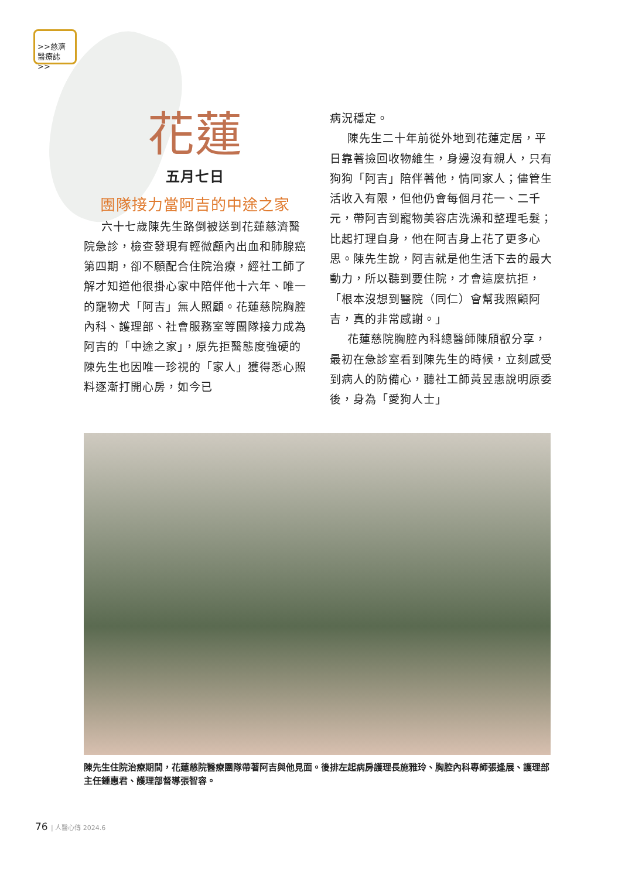>>慈濟
醫療誌>>
花蓮
五月七日
團隊接力當阿吉的中途之家
六十七歲陳先生路倒被送到花蓮慈濟醫院急診，檢查發現有輕微顱內出血和肺腺癌第四期，卻不願配合住院治療，經社工師了解才知道他很掛心家中陪伴他十六年、唯一的寵物犬「阿吉」無人照顧。花蓮慈院胸腔內科、護理部、社會服務室等團隊接力成為阿吉的「中途之家」，原先拒醫態度強硬的陳先生也因唯一珍視的「家人」獲得悉心照料逐漸打開心房，如今已
病況穩定。
陳先生二十年前從外地到花蓮定居，平日靠著撿回收物維生，身邊沒有親人，只有狗狗「阿吉」陪伴著他，情同家人；儘管生活收入有限，但他仍會每個月花一、二千元，帶阿吉到寵物美容店洗澡和整理毛髮；比起打理自身，他在阿吉身上花了更多心思。陳先生說，阿吉就是他生活下去的最大動力，所以聽到要住院，才會這麼抗拒，「根本沒想到醫院（同仁）會幫我照顧阿吉，真的非常感謝。」
花蓮慈院胸腔內科總醫師陳頎叡分享，最初在急診室看到陳先生的時候，立刻感受到病人的防備心，聽社工師黃昱惠說明原委後，身為「愛狗人士」
陳先生住院治療期間，花蓮慈院醫療團隊帶著阿吉與他見面。後排左起病房護理長施雅玲、胸腔內科專師張逢展、護理部主任鍾惠君、護理部督導張智容。
76 | 人醫心傳 2024.6